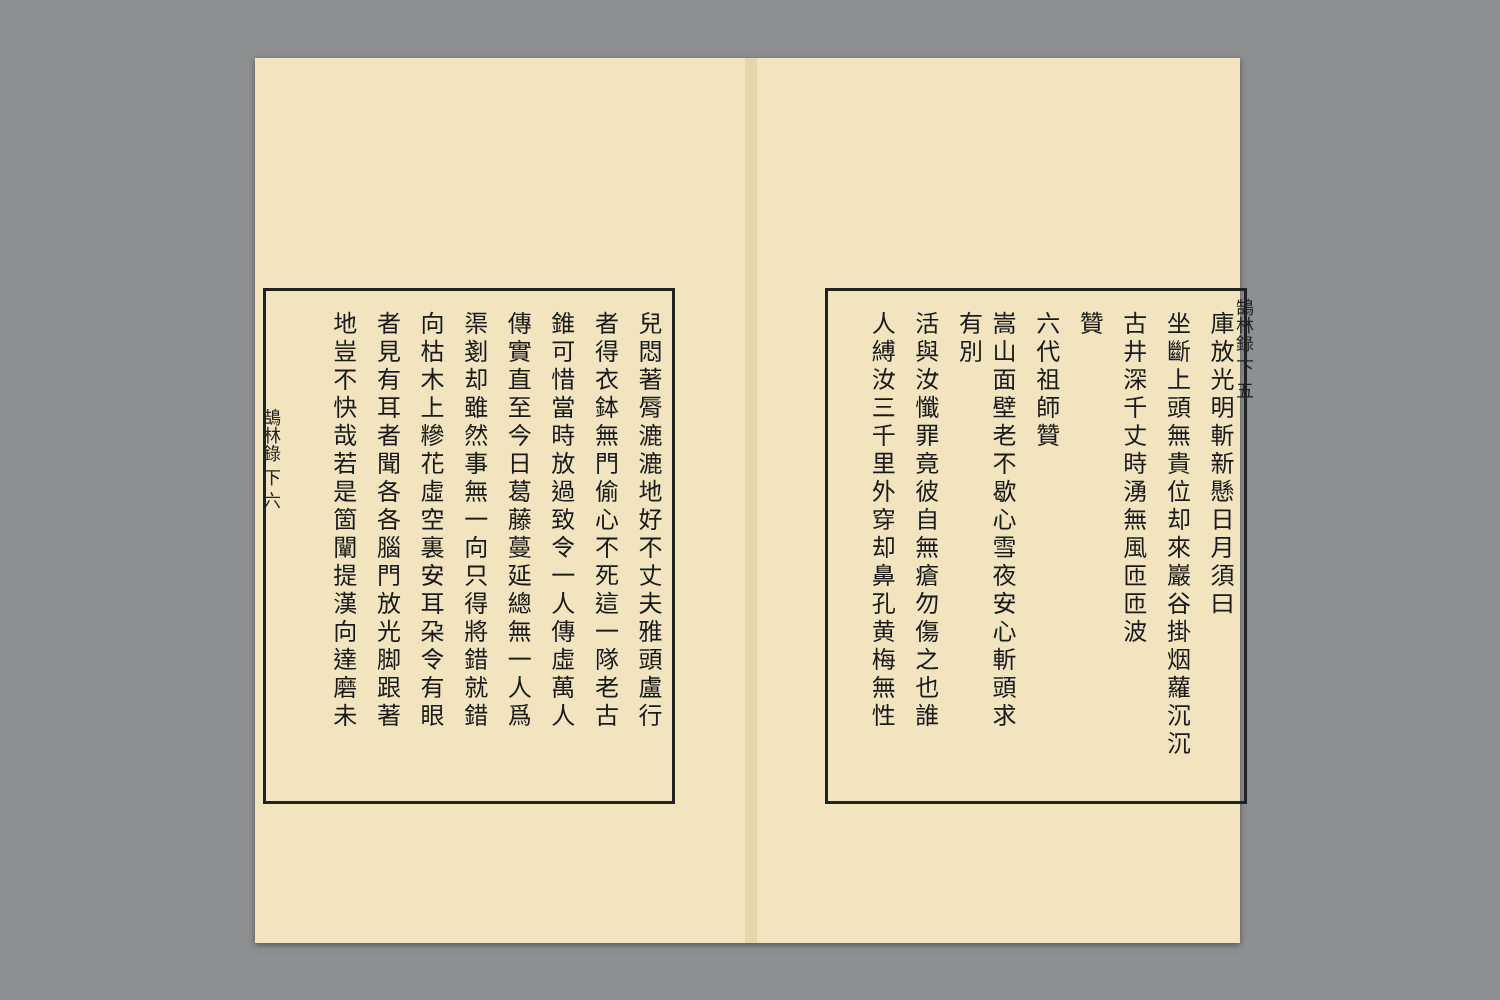兒悶著脣漉漉地好不丈夫雅頭盧行
者得衣鉢無門偷心不死這一隊老古
錐可惜當時放過致令一人傳虛萬人
傳實直至今日葛藤蔓延總無一人爲
渠剗却雖然事無一向只得將錯就錯
向枯木上糝花虛空裏安耳朶令有眼
者見有耳者聞各各腦門放光脚跟著
地豈不快哉若是箇闡提漢向達磨未
鵠林錄 下 六
庫放光明斬新懸日月須曰
坐斷上頭無貴位却來巖谷掛烟蘿沉沉
古井深千丈時湧無風匝匝波
贊
六代祖師贊
嵩山面壁老不歇心雪夜安心斬頭求　有別
活與汝懺罪竟彼自無瘡勿傷之也誰
人縛汝三千里外穿却鼻孔黄梅無性
鵠林錄 下 五